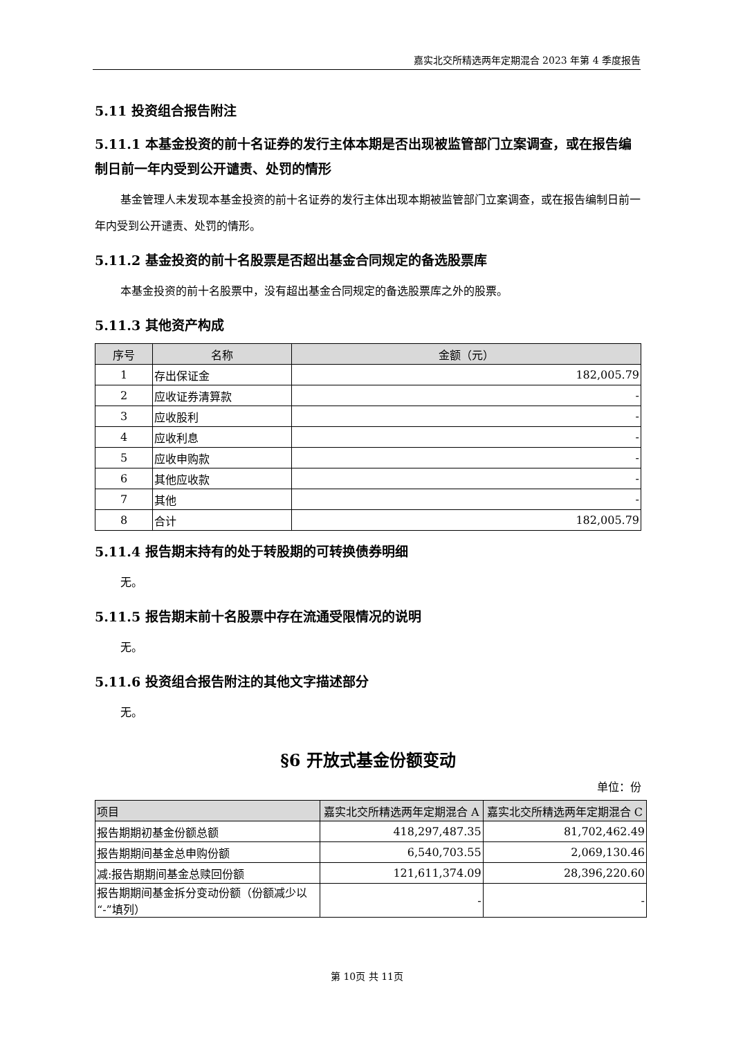嘉实北交所精选两年定期混合 2023 年第 4 季度报告
5.11 投资组合报告附注
5.11.1 本基金投资的前十名证券的发行主体本期是否出现被监管部门立案调查，或在报告编制日前一年内受到公开谴责、处罚的情形
基金管理人未发现本基金投资的前十名证券的发行主体出现本期被监管部门立案调查，或在报告编制日前一年内受到公开谴责、处罚的情形。
5.11.2 基金投资的前十名股票是否超出基金合同规定的备选股票库
本基金投资的前十名股票中，没有超出基金合同规定的备选股票库之外的股票。
5.11.3 其他资产构成
| 序号 | 名称 | 金额（元） |
| --- | --- | --- |
| 1 | 存出保证金 | 182,005.79 |
| 2 | 应收证券清算款 | - |
| 3 | 应收股利 | - |
| 4 | 应收利息 | - |
| 5 | 应收申购款 | - |
| 6 | 其他应收款 | - |
| 7 | 其他 | - |
| 8 | 合计 | 182,005.79 |
5.11.4 报告期末持有的处于转股期的可转换债券明细
无。
5.11.5 报告期末前十名股票中存在流通受限情况的说明
无。
5.11.6 投资组合报告附注的其他文字描述部分
无。
§6 开放式基金份额变动
单位：份
| 项目 | 嘉实北交所精选两年定期混合 A | 嘉实北交所精选两年定期混合 C |
| --- | --- | --- |
| 报告期期初基金份额总额 | 418,297,487.35 | 81,702,462.49 |
| 报告期期间基金总申购份额 | 6,540,703.55 | 2,069,130.46 |
| 减:报告期期间基金总赎回份额 | 121,611,374.09 | 28,396,220.60 |
| 报告期期间基金拆分变动份额（份额减少以“-”填列） | - | - |
第 10页 共 11页